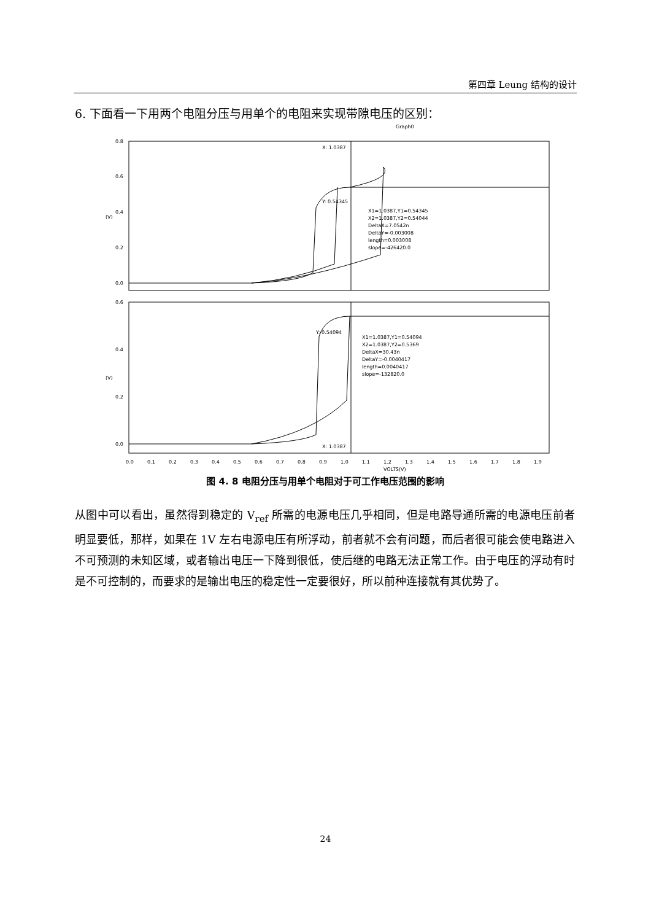第四章 Leung 结构的设计
6. 下面看一下用两个电阻分压与用单个的电阻来实现带隙电压的区别：
Graph0
0.8
0.6
0.4
0.2
0.0
0.6
0.4
0.2
0.0
(V)
(V)
X: 1.0387
Y: 0.54345
X1=1.0387,Y1=0.54345
X2=1.0387,Y2=0.54044
DeltaX=7.0542n
DeltaY=-0.003008
length=0.003008
slope=-426420.0
Y: 0.54094
X1=1.0387,Y1=0.54094
X2=1.0387,Y2=0.5369
DeltaX=30.43n
DeltaY=-0.0040417
length=0.0040417
slope=-132820.0
X: 1.0387
0.0
0.1
0.2
0.3
0.4
0.5
0.6
0.7
0.8
0.9
1.0
1.1
1.2
1.3
1.4
1.5
1.6
1.7
1.8
1.9
VOLTS(V)
图 4. 8 电阻分压与用单个电阻对于可工作电压范围的影响
从图中可以看出，虽然得到稳定的 V<sub>ref</sub> 所需的电源电压几乎相同，但是电路导通所需的电源电压前者明显要低，那样，如果在 1V 左右电源电压有所浮动，前者就不会有问题，而后者很可能会使电路进入不可预测的未知区域，或者输出电压一下降到很低，使后继的电路无法正常工作。由于电压的浮动有时是不可控制的，而要求的是输出电压的稳定性一定要很好，所以前种连接就有其优势了。
24